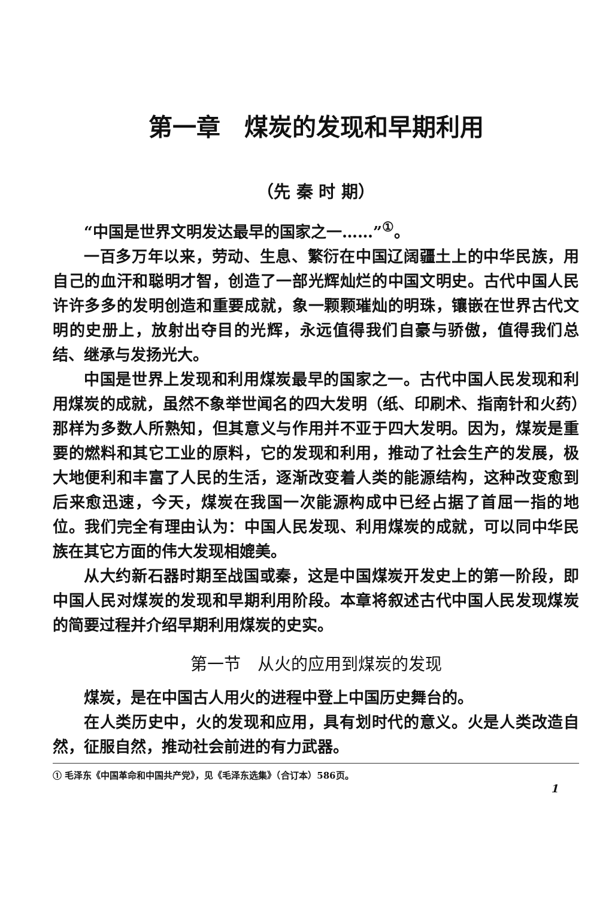第一章　煤炭的发现和早期利用
（先 秦 时 期）
“中国是世界文明发达最早的国家之一……”<sup>①</sup>。
一百多万年以来，劳动、生息、繁衍在中国辽阔疆土上的中华民族，用自己的血汗和聪明才智，创造了一部光辉灿烂的中国文明史。古代中国人民许许多多的发明创造和重要成就，象一颗颗璀灿的明珠，镶嵌在世界古代文明的史册上，放射出夺目的光辉，永远值得我们自豪与骄傲，值得我们总结、继承与发扬光大。
中国是世界上发现和利用煤炭最早的国家之一。古代中国人民发现和利用煤炭的成就，虽然不象举世闻名的四大发明（纸、印刷术、指南针和火药）那样为多数人所熟知，但其意义与作用并不亚于四大发明。因为，煤炭是重要的燃料和其它工业的原料，它的发现和利用，推动了社会生产的发展，极大地便利和丰富了人民的生活，逐渐改变着人类的能源结构，这种改变愈到后来愈迅速，今天，煤炭在我国一次能源构成中已经占据了首屈一指的地位。我们完全有理由认为：中国人民发现、利用煤炭的成就，可以同中华民族在其它方面的伟大发现相媲美。
从大约新石器时期至战国或秦，这是中国煤炭开发史上的第一阶段，即中国人民对煤炭的发现和早期利用阶段。本章将叙述古代中国人民发现煤炭的简要过程并介绍早期利用煤炭的史实。
第一节　从火的应用到煤炭的发现
煤炭，是在中国古人用火的进程中登上中国历史舞台的。
在人类历史中，火的发现和应用，具有划时代的意义。火是人类改造自然，征服自然，推动社会前进的有力武器。
① 毛泽东《中国革命和中国共产党》，见《毛泽东选集》（合订本）586页。
1